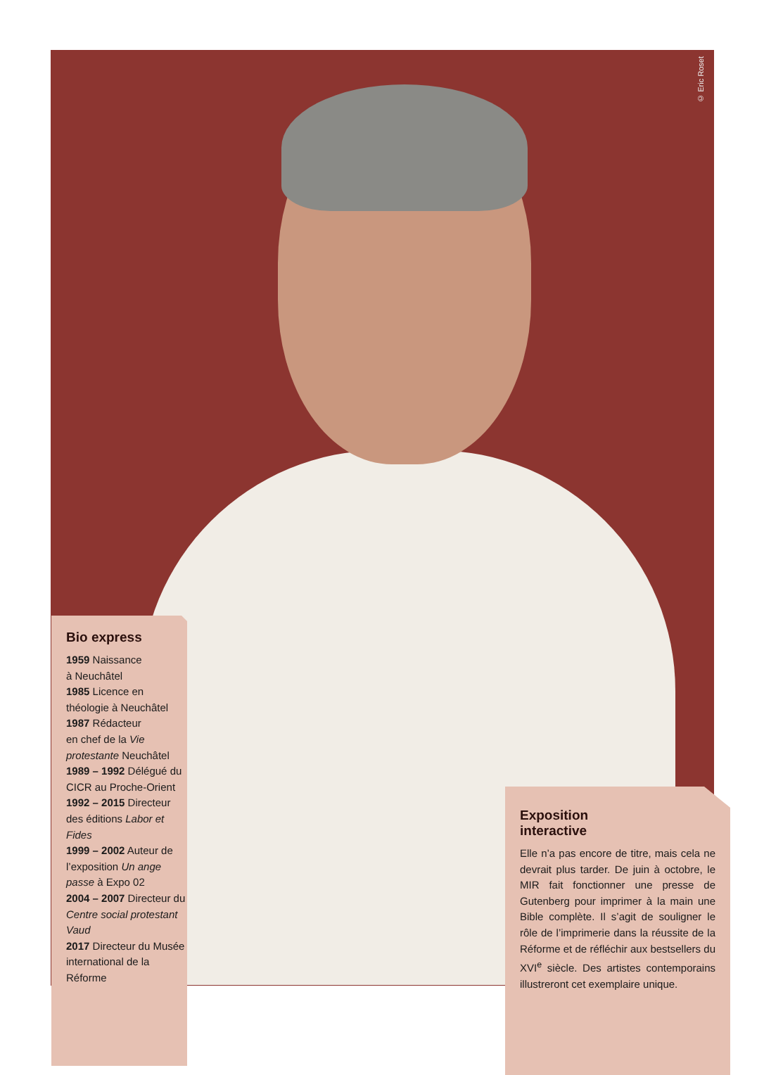© Eric Roset
Bio express
1959 Naissance
à Neuchâtel
1985 Licence en
théologie à Neuchâtel
1987 Rédacteur
en chef de la Vie protestante Neuchâtel
1989 – 1992 Délégué du CICR au Proche-Orient
1992 – 2015 Directeur des éditions Labor et Fides
1999 – 2002 Auteur de l’exposition Un ange passe à Expo 02
2004 – 2007 Directeur du Centre social protestant Vaud
2017 Directeur du Musée international de la Réforme
Exposition
interactive
Elle n’a pas encore de titre, mais cela ne devrait plus tarder. De juin à octobre, le MIR fait fonctionner une presse de Gutenberg pour imprimer à la main une Bible complète. Il s’agit de souligner le rôle de l’imprimerie dans la réussite de la Réforme et de réfléchir aux bestsellers du XVI<sup>e</sup> siècle. Des artistes contemporains illustreront cet exemplaire unique.